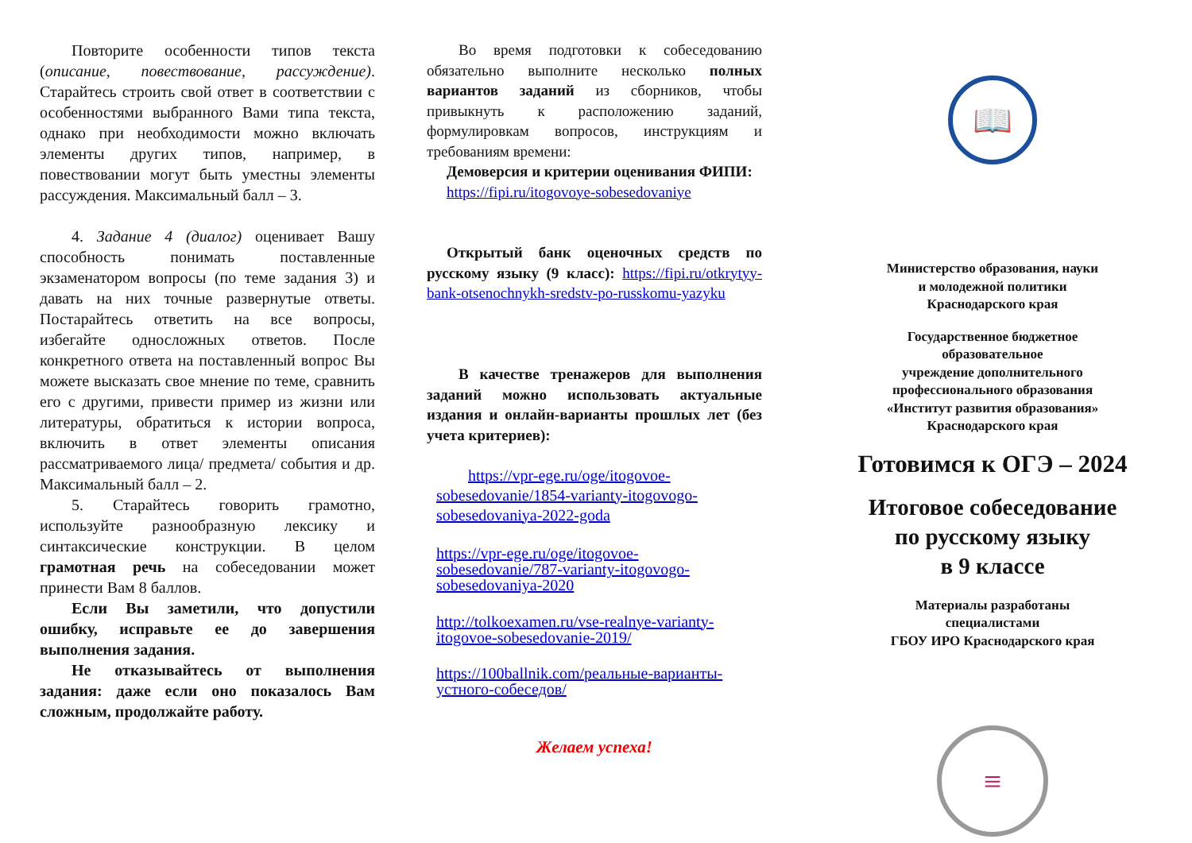Повторите особенности типов текста (описание, повествование, рассуждение). Старайтесь строить свой ответ в соответствии с особенностями выбранного Вами типа текста, однако при необходимости можно включать элементы других типов, например, в повествовании могут быть уместны элементы рассуждения. Максимальный балл – 3.
4. Задание 4 (диалог) оценивает Вашу способность понимать поставленные экзаменатором вопросы (по теме задания 3) и давать на них точные развернутые ответы. Постарайтесь ответить на все вопросы, избегайте односложных ответов. После конкретного ответа на поставленный вопрос Вы можете высказать свое мнение по теме, сравнить его с другими, привести пример из жизни или литературы, обратиться к истории вопроса, включить в ответ элементы описания рассматриваемого лица/ предмета/ события и др. Максимальный балл – 2.
5. Старайтесь говорить грамотно, используйте разнообразную лексику и синтаксические конструкции. В целом грамотная речь на собеседовании может принести Вам 8 баллов.
Если Вы заметили, что допустили ошибку, исправьте ее до завершения выполнения задания.
Не отказывайтесь от выполнения задания: даже если оно показалось Вам сложным, продолжайте работу.
Во время подготовки к собеседованию обязательно выполните несколько полных вариантов заданий из сборников, чтобы привыкнуть к расположению заданий, формулировкам вопросов, инструкциям и требованиям времени:
Демоверсия и критерии оценивания ФИПИ:
https://fipi.ru/itogovoye-sobesedovaniye
Открытый банк оценочных средств по русскому языку (9 класс): https://fipi.ru/otkrytyy-bank-otsenochnykh-sredstv-po-russkomu-yazyku
В качестве тренажеров для выполнения заданий можно использовать актуальные издания и онлайн-варианты прошлых лет (без учета критериев):
https://vpr-ege.ru/oge/itogovoe-sobesedovanie/1854-varianty-itogovogo-sobesedovaniya-2022-goda
https://vpr-ege.ru/oge/itogovoe-sobesedovanie/787-varianty-itogovogo-sobesedovaniya-2020
http://tolkoexamen.ru/vse-realnye-varianty-itogovoe-sobesedovanie-2019/
https://100ballnik.com/реальные-варианты-устного-собеседов/
Желаем успеха!
📖
Министерство образования, науки
и молодежной политики
Краснодарского края
Государственное бюджетное
образовательное
учреждение дополнительного
профессионального образования
«Институт развития образования»
Краснодарского края
Готовимся к ОГЭ – 2024
Итоговое собеседование
по русскому языку
в 9 классе
Материалы разработаны
специалистами
ГБОУ ИРО Краснодарского края
≡